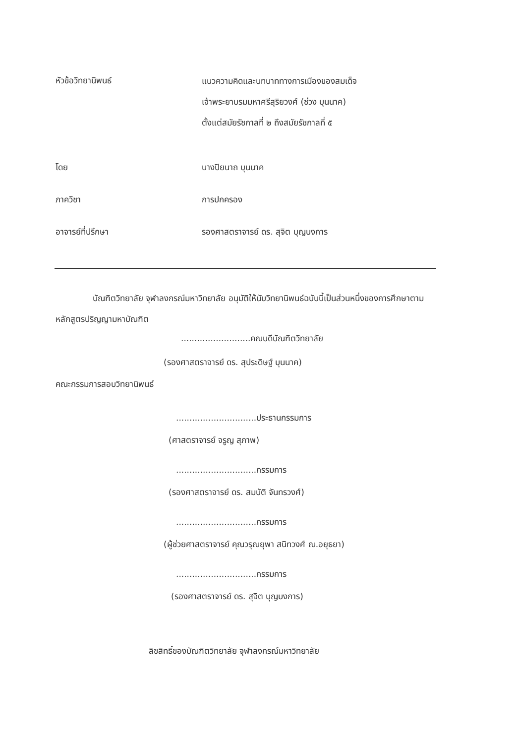หัวข้อวิทยานิพนธ์
แนวความคิดและบทบาททางการเมืองของสมเด็จ
เจ้าพระยาบรมมหาศรีสุริยวงศ์ (ช่วง บุนนาค)
ตั้งแต่สมัยรัชกาลที่ ๒ ถึงสมัยรัชกาลที่ ๕
โดย นางปิยนาถ บุนนาค
ภาควิชา การปกครอง
อาจารย์ที่ปรึกษา รองศาสตราจารย์ ดร. สุจิต บุญบงการ
บัณฑิตวิทยาลัย จุฬาลงกรณ์มหาวิทยาลัย อนุมัติให้นับวิทยานิพนธ์ฉบับนี้เป็นส่วนหนึ่งของการศึกษาตามหลักสูตรปริญญามหาบัณฑิต
..........................คณบดีบัณฑิตวิทยาลัย
(รองศาสตราจารย์ ดร. สุประดิษฐ์ บุนนาค)
คณะกรรมการสอบวิทยานิพนธ์
..............................ประธานกรรมการ
(ศาสตราจารย์ จรูญ สุภาพ)
..............................กรรมการ
(รองศาสตราจารย์ ดร. สมบัติ จันทรวงศ์)
..............................กรรมการ
(ผู้ช่วยศาสตราจารย์ คุณวรุณยุพา สนิทวงศ์ ณ.อยุธยา)
..............................กรรมการ
(รองศาสตราจารย์ ดร. สุจิต บุญบงการ)
ลิขสิทธิ์ของบัณฑิตวิทยาลัย จุฬาลงกรณ์มหาวิทยาลัย